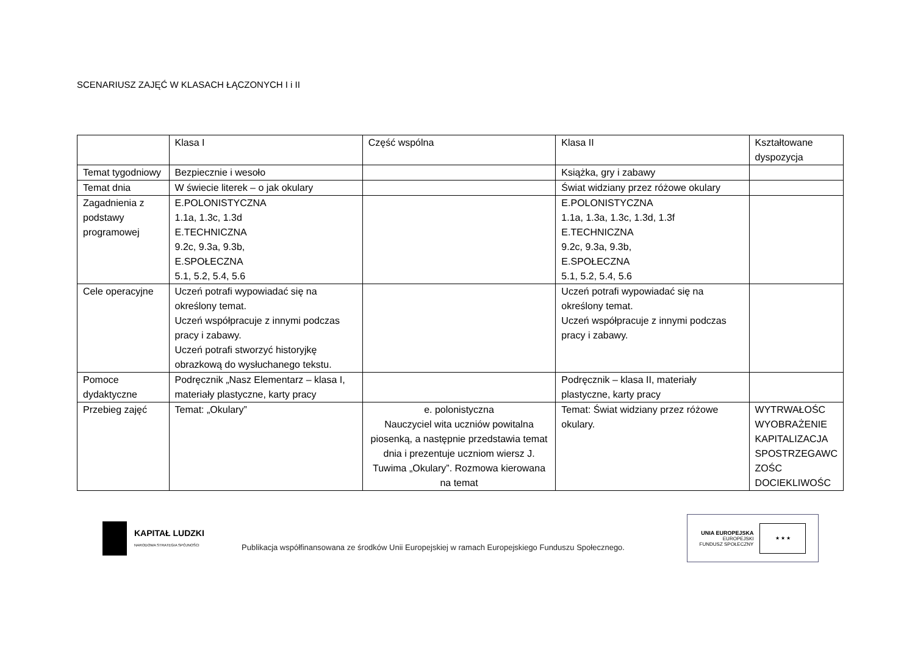SCENARIUSZ ZAJĘĆ W KLASACH ŁĄCZONYCH I i II
| | Klasa I | Część wspólna | Klasa II | Kształtowane dyspozycja |
| Temat tygodniowy | Bezpiecznie i wesoło | | Książka, gry i zabawy | |
| Temat dnia | W świecie literek – o jak okulary | | Świat widziany przez różowe okulary | |
| Zagadnienia z podstawy programowej | E.POLONISTYCZNA 1.1a, 1.3c, 1.3d E.TECHNICZNA 9.2c, 9.3a, 9.3b, E.SPOŁECZNA 5.1, 5.2, 5.4, 5.6 | | E.POLONISTYCZNA 1.1a, 1.3a, 1.3c, 1.3d, 1.3f E.TECHNICZNA 9.2c, 9.3a, 9.3b, E.SPOŁECZNA 5.1, 5.2, 5.4, 5.6 | |
| Cele operacyjne | Uczeń potrafi wypowiadać się na określony temat. Uczeń współpracuje z innymi podczas pracy i zabawy. Uczeń potrafi stworzyć historyjkę obrazkową do wysłuchanego tekstu. | | Uczeń potrafi wypowiadać się na określony temat. Uczeń współpracuje z innymi podczas pracy i zabawy. | |
| Pomoce dydaktyczne | Podręcznik „Nasz Elementarz – klasa I, materiały plastyczne, karty pracy | | Podręcznik – klasa II, materiały plastyczne, karty pracy | |
| Przebieg zajęć | Temat: „Okulary” | e. polonistyczna Nauczyciel wita uczniów powitalna piosenką, a następnie przedstawia temat dnia i prezentuje uczniom wiersz J. Tuwima „Okulary”. Rozmowa kierowana na temat | Temat: Świat widziany przez różowe okulary. | WYTRWAŁOŚC WYOBRAŻENIE KAPITALIZACJA SPOSTRZEGAWC ZOŚC DOCIEKLIWOŚC |
KAPITAŁ LUDZKI
NARODOWA STRATEGIA SPÓJNOŚCI
Publikacja współfinansowana ze środków Unii Europejskiej w ramach Europejskiego Funduszu Społecznego.
UNIA EUROPEJSKA
EUROPEJSKI
FUNDUSZ SPOŁECZNY
★ ★ ★